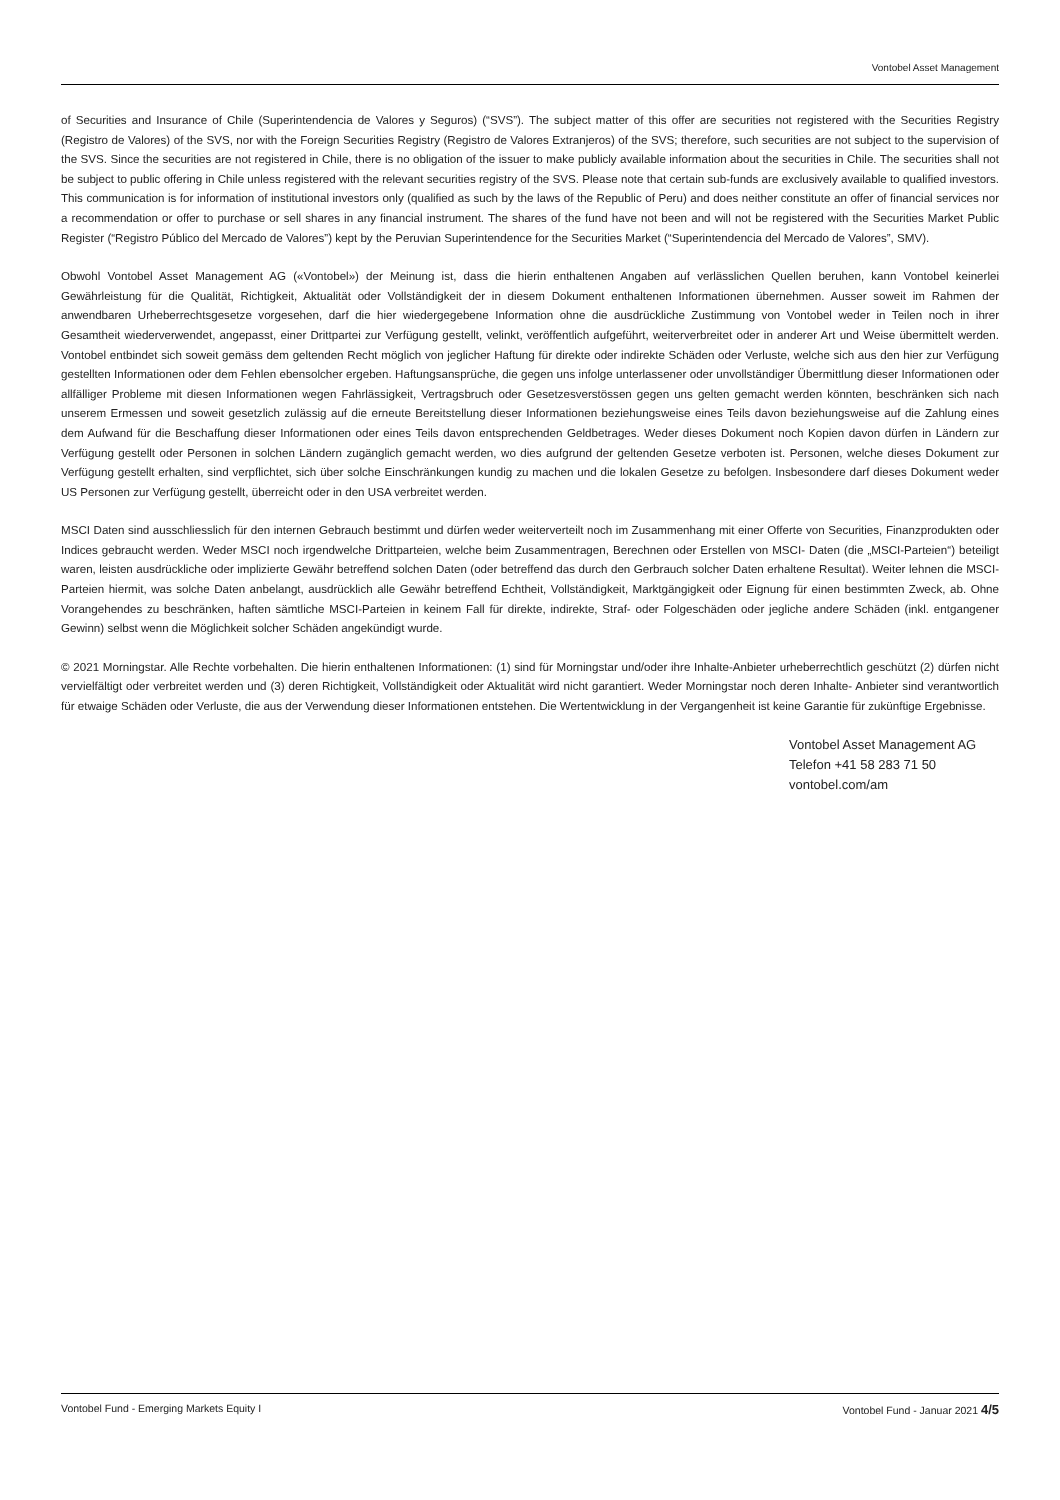Vontobel Asset Management
of Securities and Insurance of Chile (Superintendencia de Valores y Seguros) (“SVS”). The subject matter of this offer are securities not registered with the Securities Registry (Registro de Valores) of the SVS, nor with the Foreign Securities Registry (Registro de Valores Extranjeros) of the SVS; therefore, such securities are not subject to the supervision of the SVS. Since the securities are not registered in Chile, there is no obligation of the issuer to make publicly available information about the securities in Chile. The securities shall not be subject to public offering in Chile unless registered with the relevant securities registry of the SVS. Please note that certain sub-funds are exclusively available to qualified investors. This communication is for information of institutional investors only (qualified as such by the laws of the Republic of Peru) and does neither constitute an offer of financial services nor a recommendation or offer to purchase or sell shares in any financial instrument. The shares of the fund have not been and will not be registered with the Securities Market Public Register (“Registro Público del Mercado de Valores”) kept by the Peruvian Superintendence for the Securities Market (“Superintendencia del Mercado de Valores”, SMV).
Obwohl Vontobel Asset Management AG («Vontobel») der Meinung ist, dass die hierin enthaltenen Angaben auf verlässlichen Quellen beruhen, kann Vontobel keinerlei Gewährleistung für die Qualität, Richtigkeit, Aktualität oder Vollständigkeit der in diesem Dokument enthaltenen Informationen übernehmen. Ausser soweit im Rahmen der anwendbaren Urheberrechtsgesetze vorgesehen, darf die hier wiedergegebene Information ohne die ausdrückliche Zustimmung von Vontobel weder in Teilen noch in ihrer Gesamtheit wiederverwendet, angepasst, einer Drittpartei zur Verfügung gestellt, velinkt, veröffentlich aufgeführt, weiterverbreitet oder in anderer Art und Weise übermittelt werden. Vontobel entbindet sich soweit gemäss dem geltenden Recht möglich von jeglicher Haftung für direkte oder indirekte Schäden oder Verluste, welche sich aus den hier zur Verfügung gestellten Informationen oder dem Fehlen ebensolcher ergeben. Haftungsansprüche, die gegen uns infolge unterlassener oder unvollständiger Übermittlung dieser Informationen oder allfälliger Probleme mit diesen Informationen wegen Fahrlässigkeit, Vertragsbruch oder Gesetzesverstössen gegen uns gelten gemacht werden könnten, beschränken sich nach unserem Ermessen und soweit gesetzlich zulässig auf die erneute Bereitstellung dieser Informationen beziehungsweise eines Teils davon beziehungsweise auf die Zahlung eines dem Aufwand für die Beschaffung dieser Informationen oder eines Teils davon entsprechenden Geldbetrages. Weder dieses Dokument noch Kopien davon dürfen in Ländern zur Verfügung gestellt oder Personen in solchen Ländern zugänglich gemacht werden, wo dies aufgrund der geltenden Gesetze verboten ist. Personen, welche dieses Dokument zur Verfügung gestellt erhalten, sind verpflichtet, sich über solche Einschränkungen kundig zu machen und die lokalen Gesetze zu befolgen. Insbesondere darf dieses Dokument weder US Personen zur Verfügung gestellt, überreicht oder in den USA verbreitet werden.
MSCI Daten sind ausschliesslich für den internen Gebrauch bestimmt und dürfen weder weiterverteilt noch im Zusammenhang mit einer Offerte von Securities, Finanzprodukten oder Indices gebraucht werden. Weder MSCI noch irgendwelche Drittparteien, welche beim Zusammentragen, Berechnen oder Erstellen von MSCI- Daten (die „MSCI-Parteien“) beteiligt waren, leisten ausdrückliche oder implizierte Gewähr betreffend solchen Daten (oder betreffend das durch den Gerbrauch solcher Daten erhaltene Resultat). Weiter lehnen die MSCI- Parteien hiermit, was solche Daten anbelangt, ausdrücklich alle Gewähr betreffend Echtheit, Vollständigkeit, Marktgängigkeit oder Eignung für einen bestimmten Zweck, ab. Ohne Vorangehendes zu beschränken, haften sämtliche MSCI-Parteien in keinem Fall für direkte, indirekte, Straf- oder Folgeschäden oder jegliche andere Schäden (inkl. entgangener Gewinn) selbst wenn die Möglichkeit solcher Schäden angekündigt wurde.
© 2021 Morningstar. Alle Rechte vorbehalten. Die hierin enthaltenen Informationen: (1) sind für Morningstar und/oder ihre Inhalte-Anbieter urheberrechtlich geschützt (2) dürfen nicht vervielfältigt oder verbreitet werden und (3) deren Richtigkeit, Vollständigkeit oder Aktualität wird nicht garantiert. Weder Morningstar noch deren Inhalte- Anbieter sind verantwortlich für etwaige Schäden oder Verluste, die aus der Verwendung dieser Informationen entstehen. Die Wertentwicklung in der Vergangenheit ist keine Garantie für zukünftige Ergebnisse.
Vontobel Asset Management AG
Telefon +41 58 283 71 50
vontobel.com/am
Vontobel Fund - Emerging Markets Equity I Vontobel Fund - Januar 2021 4/5